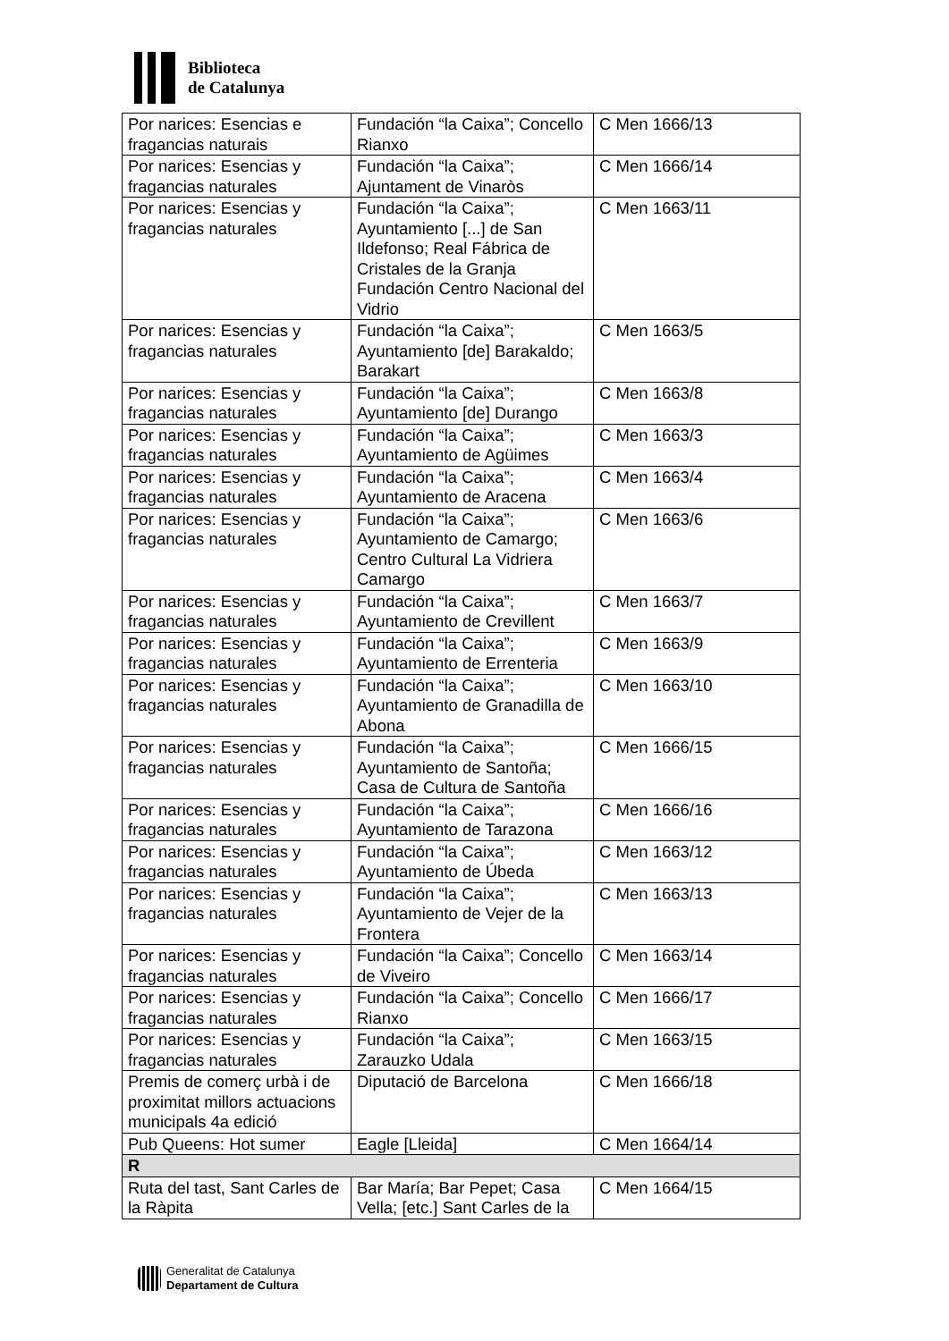Biblioteca
de Catalunya
| Por narices: Esencias e fragancias naturais | Fundación “la Caixa”; Concello Rianxo | C Men 1666/13 |
| Por narices: Esencias y fragancias naturales | Fundación “la Caixa”; Ajuntament de Vinaròs | C Men 1666/14 |
| Por narices: Esencias y fragancias naturales | Fundación “la Caixa”; Ayuntamiento [...] de San Ildefonso; Real Fábrica de Cristales de la Granja Fundación Centro Nacional del Vidrio | C Men 1663/11 |
| Por narices: Esencias y fragancias naturales | Fundación “la Caixa”; Ayuntamiento [de] Barakaldo; Barakart | C Men 1663/5 |
| Por narices: Esencias y fragancias naturales | Fundación “la Caixa”; Ayuntamiento [de] Durango | C Men 1663/8 |
| Por narices: Esencias y fragancias naturales | Fundación “la Caixa”; Ayuntamiento de Agüimes | C Men 1663/3 |
| Por narices: Esencias y fragancias naturales | Fundación “la Caixa”; Ayuntamiento de Aracena | C Men 1663/4 |
| Por narices: Esencias y fragancias naturales | Fundación “la Caixa”; Ayuntamiento de Camargo; Centro Cultural La Vidriera Camargo | C Men 1663/6 |
| Por narices: Esencias y fragancias naturales | Fundación “la Caixa”; Ayuntamiento de Crevillent | C Men 1663/7 |
| Por narices: Esencias y fragancias naturales | Fundación “la Caixa”; Ayuntamiento de Errenteria | C Men 1663/9 |
| Por narices: Esencias y fragancias naturales | Fundación “la Caixa”; Ayuntamiento de Granadilla de Abona | C Men 1663/10 |
| Por narices: Esencias y fragancias naturales | Fundación “la Caixa”; Ayuntamiento de Santoña; Casa de Cultura de Santoña | C Men 1666/15 |
| Por narices: Esencias y fragancias naturales | Fundación “la Caixa”; Ayuntamiento de Tarazona | C Men 1666/16 |
| Por narices: Esencias y fragancias naturales | Fundación “la Caixa”; Ayuntamiento de Úbeda | C Men 1663/12 |
| Por narices: Esencias y fragancias naturales | Fundación “la Caixa”; Ayuntamiento de Vejer de la Frontera | C Men 1663/13 |
| Por narices: Esencias y fragancias naturales | Fundación “la Caixa”; Concello de Viveiro | C Men 1663/14 |
| Por narices: Esencias y fragancias naturales | Fundación “la Caixa”; Concello Rianxo | C Men 1666/17 |
| Por narices: Esencias y fragancias naturales | Fundación “la Caixa”; Zarauzko Udala | C Men 1663/15 |
| Premis de comerç urbà i de proximitat millors actuacions municipals 4a edició | Diputació de Barcelona | C Men 1666/18 |
| Pub Queens: Hot sumer | Eagle [Lleida] | C Men 1664/14 |
| R | | |
| Ruta del tast, Sant Carles de la Ràpita | Bar María; Bar Pepet; Casa Vella; [etc.] Sant Carles de la | C Men 1664/15 |
Generalitat de Catalunya
Departament de Cultura